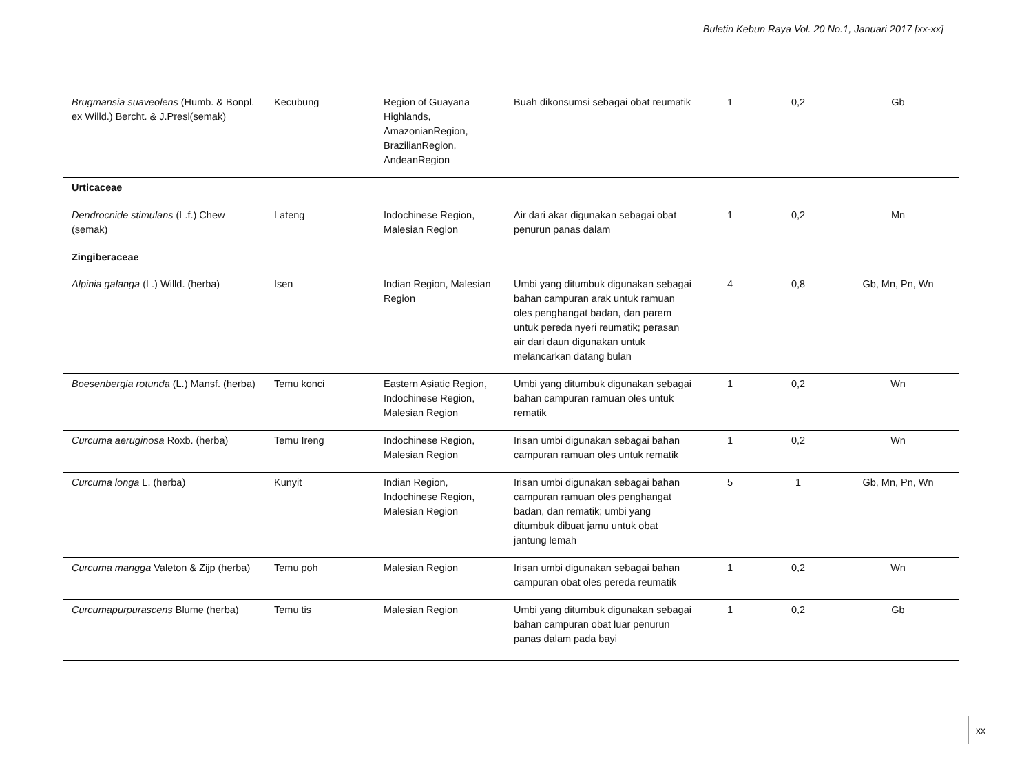Buletin Kebun Raya Vol. 20 No.1, Januari 2017 [xx-xx]
| Brugmansia suaveolens (Humb. & Bonpl. ex Willd.) Bercht. & J.Presl(semak) | Kecubung | Region of Guayana Highlands, AmazonianRegion, BrazilianRegion, AndeanRegion | Buah dikonsumsi sebagai obat reumatik | 1 | 0,2 | Gb |
| Urticaceae | | | | | | |
| Dendrocnide stimulans (L.f.) Chew (semak) | Lateng | Indochinese Region, Malesian Region | Air dari akar digunakan sebagai obat penurun panas dalam | 1 | 0,2 | Mn |
| Zingiberaceae | | | | | | |
| Alpinia galanga (L.) Willd. (herba) | Isen | Indian Region, Malesian Region | Umbi yang ditumbuk digunakan sebagai bahan campuran arak untuk ramuan oles penghangat badan, dan parem untuk pereda nyeri reumatik; perasan air dari daun digunakan untuk melancarkan datang bulan | 4 | 0,8 | Gb, Mn, Pn, Wn |
| Boesenbergia rotunda (L.) Mansf. (herba) | Temu konci | Eastern Asiatic Region, Indochinese Region, Malesian Region | Umbi yang ditumbuk digunakan sebagai bahan campuran ramuan oles untuk rematik | 1 | 0,2 | Wn |
| Curcuma aeruginosa Roxb. (herba) | Temu Ireng | Indochinese Region, Malesian Region | Irisan umbi digunakan sebagai bahan campuran ramuan oles untuk rematik | 1 | 0,2 | Wn |
| Curcuma longa L. (herba) | Kunyit | Indian Region, Indochinese Region, Malesian Region | Irisan umbi digunakan sebagai bahan campuran ramuan oles penghangat badan, dan rematik; umbi yang ditumbuk dibuat jamu untuk obat jantung lemah | 5 | 1 | Gb, Mn, Pn, Wn |
| Curcuma mangga Valeton & Zijp (herba) | Temu poh | Malesian Region | Irisan umbi digunakan sebagai bahan campuran obat oles pereda reumatik | 1 | 0,2 | Wn |
| Curcumapurpurascens Blume (herba) | Temu tis | Malesian Region | Umbi yang ditumbuk digunakan sebagai bahan campuran obat luar penurun panas dalam pada bayi | 1 | 0,2 | Gb |
xx